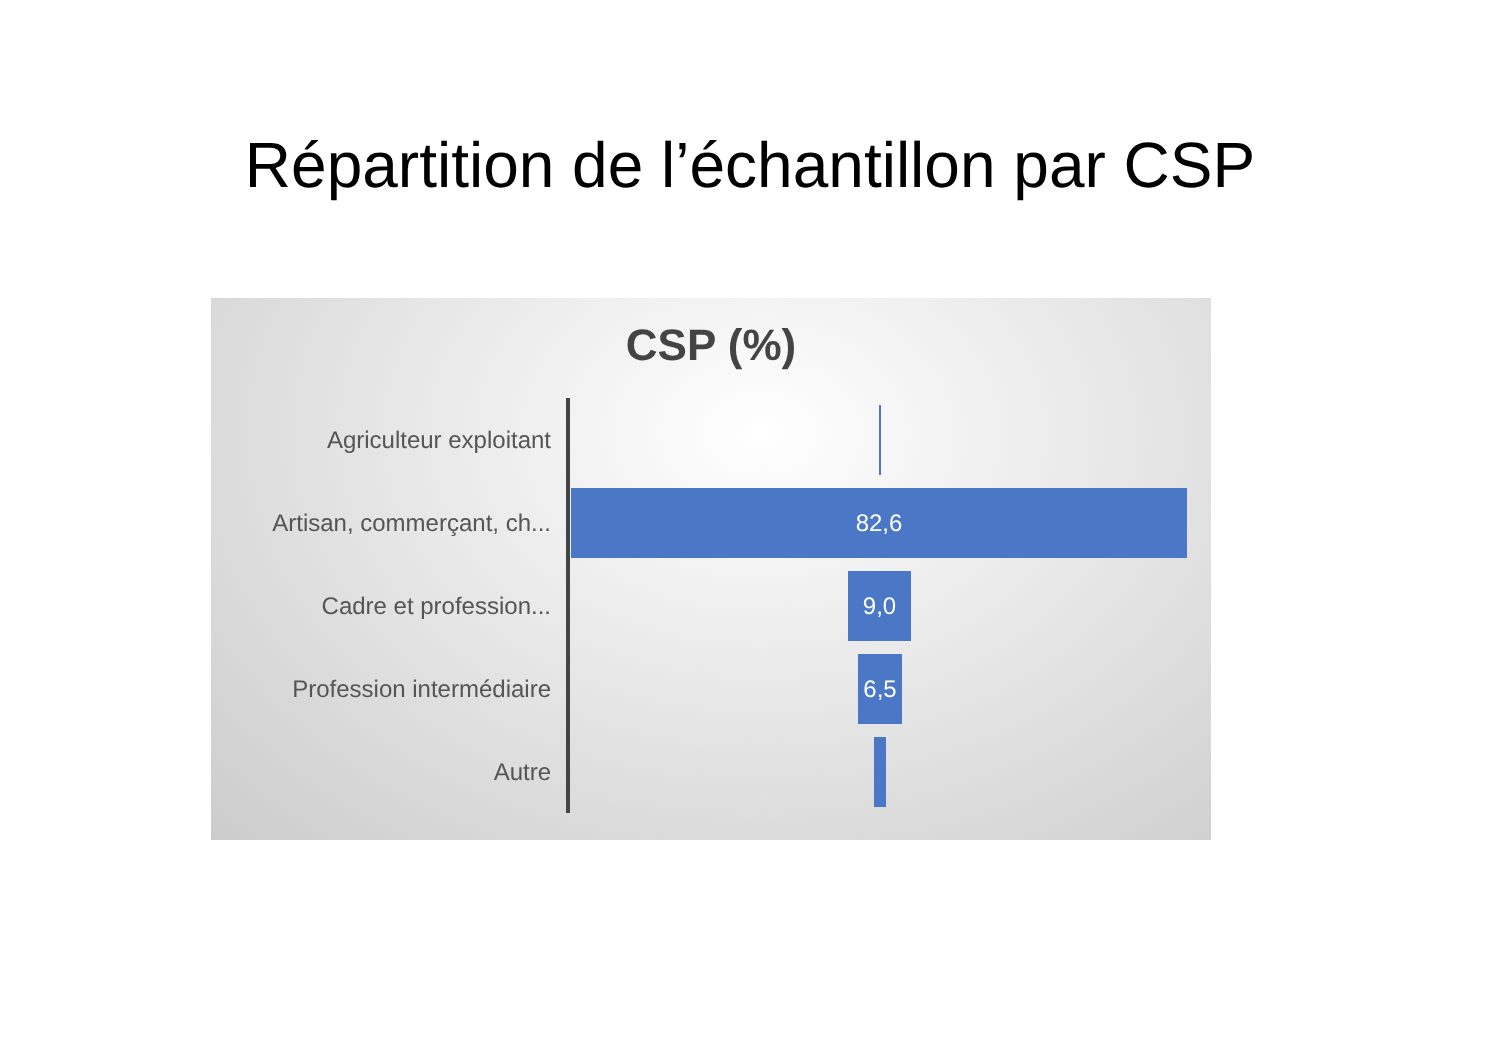Répartition de l’échantillon par CSP
CSP (%)
Agriculteur exploitant
Artisan, commerçant, ch...
82,6
Cadre et profession...
9,0
Profession intermédiaire
6,5
Autre